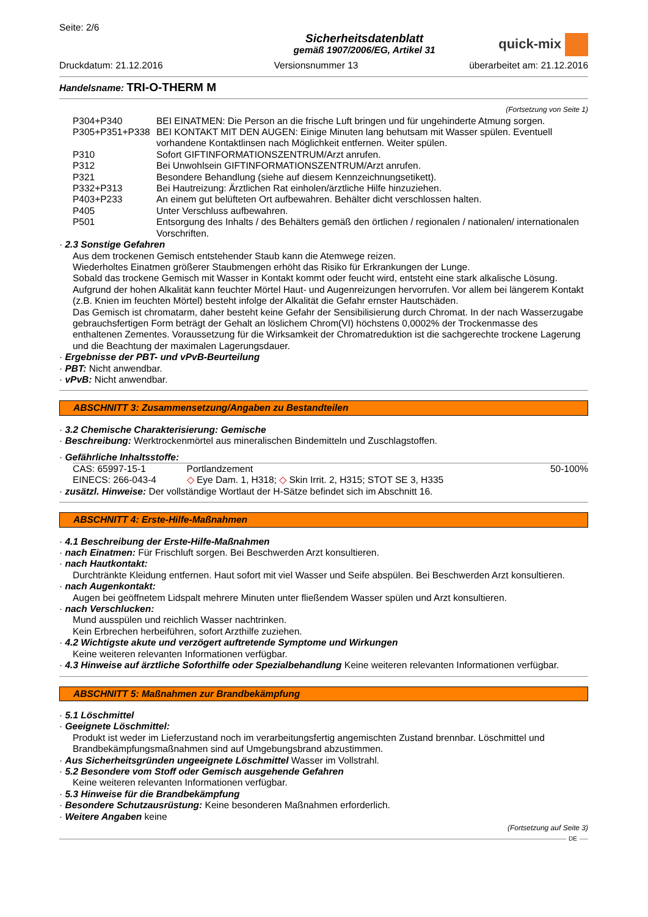Seite: 2/6
Sicherheitsdatenblatt
gemäß 1907/2006/EG, Artikel 31
quick-mix
Druckdatum: 21.12.2016 Versionsnummer 13 überarbeitet am: 21.12.2016
Handelsname: TRI-O-THERM M
(Fortsetzung von Seite 1)
| P304+P340 | BEI EINATMEN: Die Person an die frische Luft bringen und für ungehinderte Atmung sorgen. |
| P305+P351+P338 | BEI KONTAKT MIT DEN AUGEN: Einige Minuten lang behutsam mit Wasser spülen. Eventuell vorhandene Kontaktlinsen nach Möglichkeit entfernen. Weiter spülen. |
| P310 | Sofort GIFTINFORMATIONSZENTRUM/Arzt anrufen. |
| P312 | Bei Unwohlsein GIFTINFORMATIONSZENTRUM/Arzt anrufen. |
| P321 | Besondere Behandlung (siehe auf diesem Kennzeichnungsetikett). |
| P332+P313 | Bei Hautreizung: Ärztlichen Rat einholen/ärztliche Hilfe hinzuziehen. |
| P403+P233 | An einem gut belüfteten Ort aufbewahren. Behälter dicht verschlossen halten. |
| P405 | Unter Verschluss aufbewahren. |
| P501 | Entsorgung des Inhalts / des Behälters gemäß den örtlichen / regionalen / nationalen/ internationalen Vorschriften. |
· 2.3 Sonstige Gefahren
Aus dem trockenen Gemisch entstehender Staub kann die Atemwege reizen.
Wiederholtes Einatmen größerer Staubmengen erhöht das Risiko für Erkrankungen der Lunge.
Sobald das trockene Gemisch mit Wasser in Kontakt kommt oder feucht wird, entsteht eine stark alkalische Lösung. Aufgrund der hohen Alkalität kann feuchter Mörtel Haut- und Augenreizungen hervorrufen. Vor allem bei längerem Kontakt (z.B. Knien im feuchten Mörtel) besteht infolge der Alkalität die Gefahr ernster Hautschäden.
Das Gemisch ist chromatarm, daher besteht keine Gefahr der Sensibilisierung durch Chromat. In der nach Wasserzugabe gebrauchsfertigen Form beträgt der Gehalt an löslichem Chrom(VI) höchstens 0,0002% der Trockenmasse des enthaltenen Zementes. Voraussetzung für die Wirksamkeit der Chromatreduktion ist die sachgerechte trockene Lagerung und die Beachtung der maximalen Lagerungsdauer.
· Ergebnisse der PBT- und vPvB-Beurteilung
· PBT: Nicht anwendbar.
· vPvB: Nicht anwendbar.
ABSCHNITT 3: Zusammensetzung/Angaben zu Bestandteilen
· 3.2 Chemische Charakterisierung: Gemische
· Beschreibung: Werktrockenmörtel aus mineralischen Bindemitteln und Zuschlagstoffen.
· Gefährliche Inhaltsstoffe:
| CAS: 65997-15-1 EINECS: 266-043-4 | Portlandzement ◇ Eye Dam. 1, H318; ◇ Skin Irrit. 2, H315; STOT SE 3, H335 | 50-100% |
· zusätzl. Hinweise: Der vollständige Wortlaut der H-Sätze befindet sich im Abschnitt 16.
ABSCHNITT 4: Erste-Hilfe-Maßnahmen
· 4.1 Beschreibung der Erste-Hilfe-Maßnahmen
· nach Einatmen: Für Frischluft sorgen. Bei Beschwerden Arzt konsultieren.
· nach Hautkontakt:
Durchtränkte Kleidung entfernen. Haut sofort mit viel Wasser und Seife abspülen. Bei Beschwerden Arzt konsultieren.
· nach Augenkontakt:
Augen bei geöffnetem Lidspalt mehrere Minuten unter fließendem Wasser spülen und Arzt konsultieren.
· nach Verschlucken:
Mund ausspülen und reichlich Wasser nachtrinken.
Kein Erbrechen herbeiführen, sofort Arzthilfe zuziehen.
· 4.2 Wichtigste akute und verzögert auftretende Symptome und Wirkungen
Keine weiteren relevanten Informationen verfügbar.
· 4.3 Hinweise auf ärztliche Soforthilfe oder Spezialbehandlung Keine weiteren relevanten Informationen verfügbar.
ABSCHNITT 5: Maßnahmen zur Brandbekämpfung
· 5.1 Löschmittel
· Geeignete Löschmittel:
Produkt ist weder im Lieferzustand noch im verarbeitungsfertig angemischten Zustand brennbar. Löschmittel und Brandbekämpfungsmaßnahmen sind auf Umgebungsbrand abzustimmen.
· Aus Sicherheitsgründen ungeeignete Löschmittel Wasser im Vollstrahl.
· 5.2 Besondere vom Stoff oder Gemisch ausgehende Gefahren
Keine weiteren relevanten Informationen verfügbar.
· 5.3 Hinweise für die Brandbekämpfung
· Besondere Schutzausrüstung: Keine besonderen Maßnahmen erforderlich.
· Weitere Angaben keine
(Fortsetzung auf Seite 3)
DE